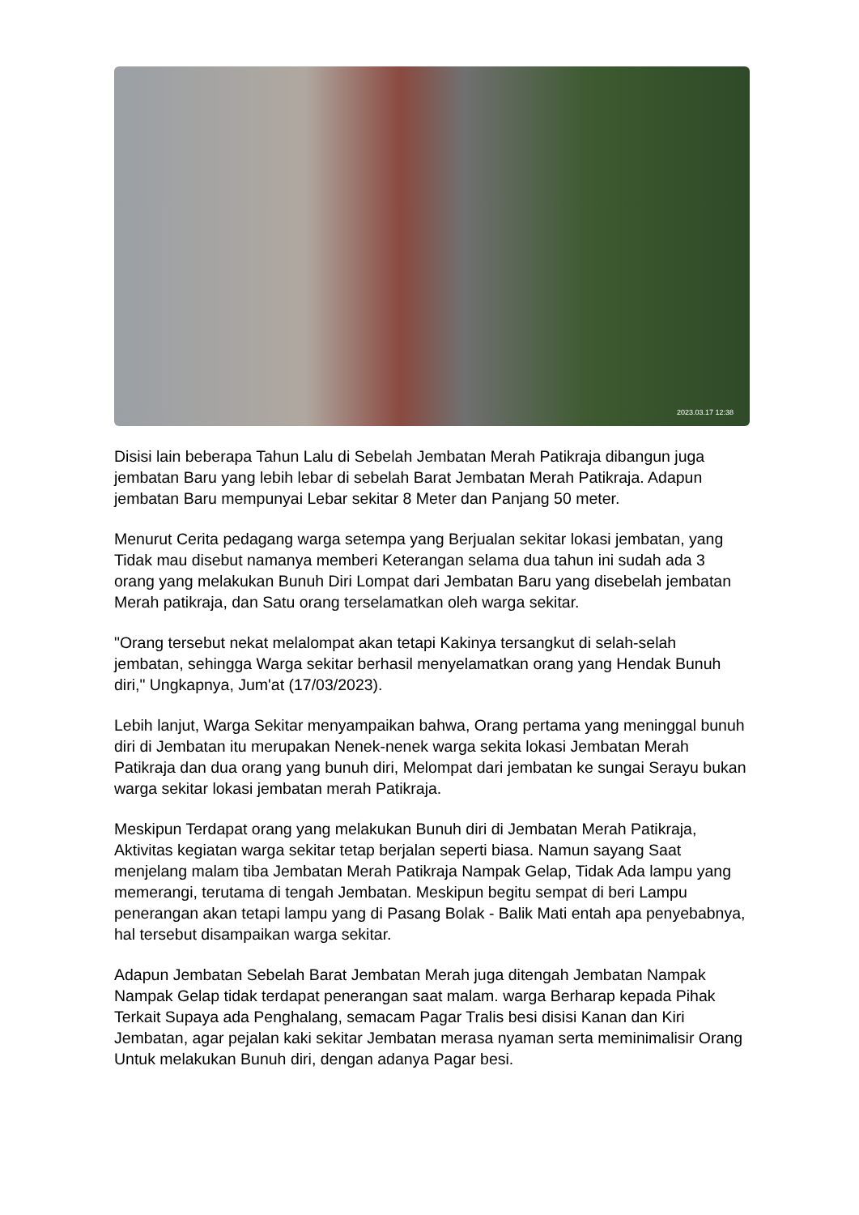2023.03.17 12:38
Disisi lain beberapa Tahun Lalu di Sebelah Jembatan Merah Patikraja dibangun juga jembatan Baru yang lebih lebar di sebelah Barat Jembatan Merah Patikraja. Adapun jembatan Baru mempunyai Lebar sekitar 8 Meter dan Panjang 50 meter.
Menurut Cerita pedagang warga setempa yang Berjualan sekitar lokasi jembatan, yang Tidak mau disebut namanya memberi Keterangan selama dua tahun ini sudah ada 3 orang yang melakukan Bunuh Diri Lompat dari Jembatan Baru yang disebelah jembatan Merah patikraja, dan Satu orang terselamatkan oleh warga sekitar.
"Orang tersebut nekat melalompat akan tetapi Kakinya tersangkut di selah-selah jembatan, sehingga Warga sekitar berhasil menyelamatkan orang yang Hendak Bunuh diri," Ungkapnya, Jum'at (17/03/2023).
Lebih lanjut, Warga Sekitar menyampaikan bahwa, Orang pertama yang meninggal bunuh diri di Jembatan itu merupakan Nenek-nenek warga sekita lokasi Jembatan Merah Patikraja dan dua orang yang bunuh diri, Melompat dari jembatan ke sungai Serayu bukan warga sekitar lokasi jembatan merah Patikraja.
Meskipun Terdapat orang yang melakukan Bunuh diri di Jembatan Merah Patikraja, Aktivitas kegiatan warga sekitar tetap berjalan seperti biasa. Namun sayang Saat menjelang malam tiba Jembatan Merah Patikraja Nampak Gelap, Tidak Ada lampu yang memerangi, terutama di tengah Jembatan. Meskipun begitu sempat di beri Lampu penerangan akan tetapi lampu yang di Pasang Bolak - Balik Mati entah apa penyebabnya, hal tersebut disampaikan warga sekitar.
Adapun Jembatan Sebelah Barat Jembatan Merah juga ditengah Jembatan Nampak Nampak Gelap tidak terdapat penerangan saat malam. warga Berharap kepada Pihak Terkait Supaya ada Penghalang, semacam Pagar Tralis besi disisi Kanan dan Kiri Jembatan, agar pejalan kaki sekitar Jembatan merasa nyaman serta meminimalisir Orang Untuk melakukan Bunuh diri, dengan adanya Pagar besi.